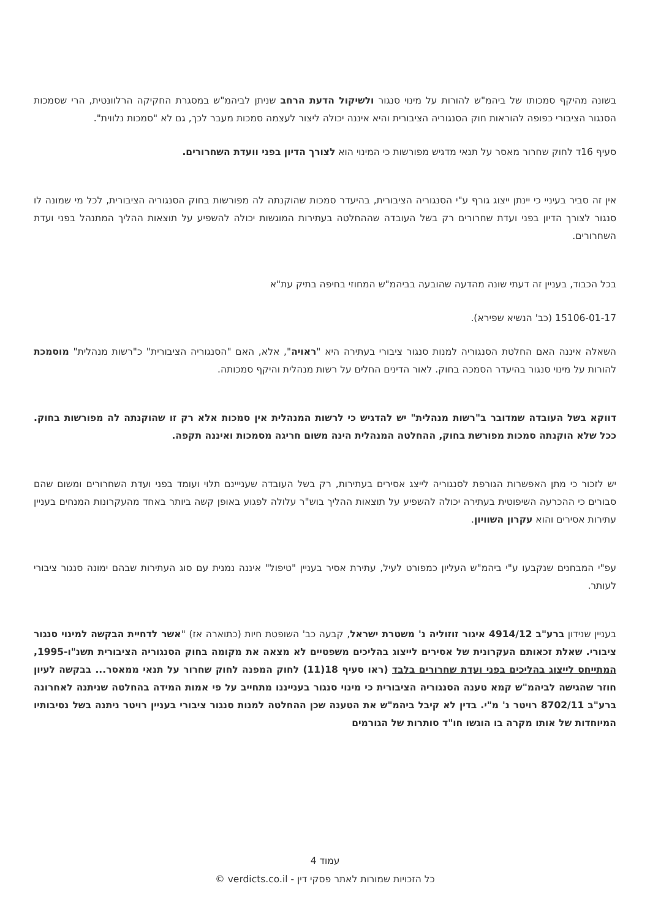בשונה מהיקף סמכותו של ביהמ"ש להורות על מינוי סנגור ולשיקול הדעת הרחב שניתן לביהמ"ש במסגרת החקיקה הרלוונטית, הרי שסמכות הסנגור הציבורי כפופה להוראות חוק הסנגוריה הציבורית והיא איננה יכולה ליצור לעצמה סמכות מעבר לכך, גם לא "סמכות נלווית".
סעיף 16ד לחוק שחרור מאסר על תנאי מדגיש מפורשות כי המינוי הוא לצורך הדיון בפני וועדת השחרורים.
אין זה סביר בעיניי כי יינתן ייצוג גורף ע"י הסנגוריה הציבורית, בהיעדר סמכות שהוקנתה לה מפורשות בחוק הסנגוריה הציבורית, לכל מי שמונה לו סנגור לצורך הדיון בפני ועדת שחרורים רק בשל העובדה שההחלטה בעתירות המוגשות יכולה להשפיע על תוצאות ההליך המתנהל בפני ועדת השחרורים.
בכל הכבוד, בעניין זה דעתי שונה מהדעה שהובעה בביהמ"ש המחוזי בחיפה בתיק עת"א
15106-01-17 (כב' הנשיא שפירא).
השאלה איננה האם החלטת הסנגוריה למנות סנגור ציבורי בעתירה היא "ראויה", אלא, האם "הסנגוריה הציבורית" כ"רשות מנהלית" מוסמכת להורות על מינוי סנגור בהיעדר הסמכה בחוק. לאור הדינים החלים על רשות מנהלית והיקף סמכותה.
דווקא בשל העובדה שמדובר ב"רשות מנהלית" יש להדגיש כי לרשות המנהלית אין סמכות אלא רק זו שהוקנתה לה מפורשות בחוק. ככל שלא הוקנתה סמכות מפורשת בחוק, ההחלטה המנהלית הינה משום חריגה מסמכות ואיננה תקפה.
יש לזכור כי מתן האפשרות הגורפת לסנגוריה לייצג אסירים בעתירות, רק בשל העובדה שענייינם תלוי ועומד בפני ועדת השחרורים ומשום שהם סבורים כי ההכרעה השיפוטית בעתירה יכולה להשפיע על תוצאות ההליך בוש"ר עלולה לפגוע באופן קשה ביותר באחד מהעקרונות המנחים בעניין עתירות אסירים והוא עקרון השוויון.
עפ"י המבחנים שנקבעו ע"י ביהמ"ש העליון כמפורט לעיל, עתירת אסיר בעניין "טיפול" איננה נמנית עם סוג העתירות שבהם ימונה סנגור ציבורי לעותר.
בעניין שנידון ברע"ב 4914/12 איגור זוזוליה נ' משטרת ישראל, קבעה כב' השופטת חיות (כתוארה אז) "אשר לדחיית הבקשה למינוי סנגור ציבורי. שאלת זכאותם העקרונית של אסירים לייצוג בהליכים משפטיים לא מצאה את מקומה בחוק הסנגוריה הציבורית תשנ"ו-1995, המתייחס לייצוג בהליכים בפני ועדת שחרורים בלבד (ראו סעיף 18(11) לחוק המפנה לחוק שחרור על תנאי ממאסר... בבקשה לעיון חוזר שהגישה לביהמ"ש קמא טענה הסנגוריה הציבורית כי מינוי סנגור בענייננו מתחייב על פי אמות המידה בהחלטה שניתנה לאחרונה ברע"ב 8702/11 רויטר נ' מ"י. בדין לא קיבל ביהמ"ש את הטענה שכן ההחלטה למנות סנגור ציבורי בעניין רויטר ניתנה בשל נסיבותיו המיוחדות של אותו מקרה בו הוגשו חו"ד סותרות של הגורמים
עמוד 4
כל הזכויות שמורות לאתר פסקי דין - verdicts.co.il ©